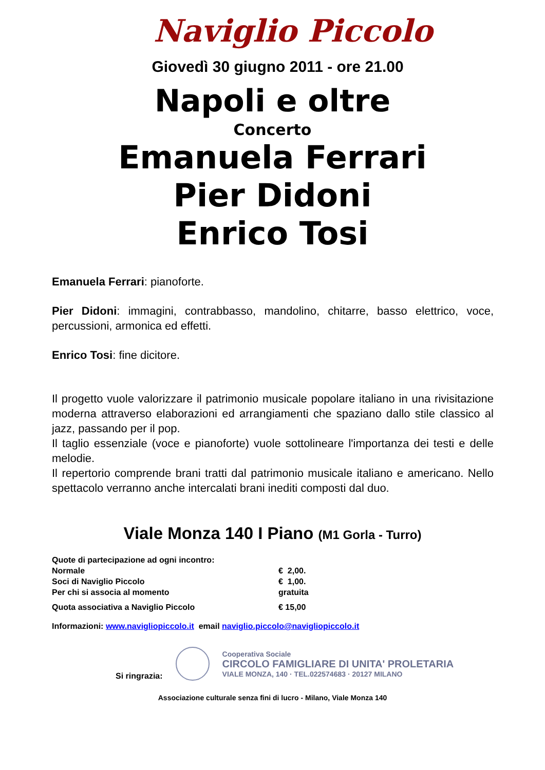Naviglio Piccolo
Giovedì 30 giugno 2011 - ore 21.00
Napoli e oltre
Concerto
Emanuela Ferrari
Pier Didoni
Enrico Tosi
Emanuela Ferrari: pianoforte.
Pier Didoni: immagini, contrabbasso, mandolino, chitarre, basso elettrico, voce, percussioni, armonica ed effetti.
Enrico Tosi: fine dicitore.
Il progetto vuole valorizzare il patrimonio musicale popolare italiano in una rivisitazione moderna attraverso elaborazioni ed arrangiamenti che spaziano dallo stile classico al jazz, passando per il pop.
Il taglio essenziale (voce e pianoforte) vuole sottolineare l'importanza dei testi e delle melodie.
Il repertorio comprende brani tratti dal patrimonio musicale italiano e americano. Nello spettacolo verranno anche intercalati brani inediti composti dal duo.
Viale Monza 140 I Piano (M1 Gorla - Turro)
Quote di partecipazione ad ogni incontro:
Normale € 2,00.
Soci di Naviglio Piccolo € 1,00.
Per chi si associa al momento gratuita
Quota associativa a Naviglio Piccolo € 15,00
Informazioni: www.navigliopiccolo.it email naviglio.piccolo@navigliopiccolo.it
Si ringrazia:
Cooperativa Sociale
CIRCOLO FAMIGLIARE DI UNITA' PROLETARIA
VIALE MONZA, 140 · TEL.022574683 · 20127 MILANO
Associazione culturale senza fini di lucro - Milano, Viale Monza 140